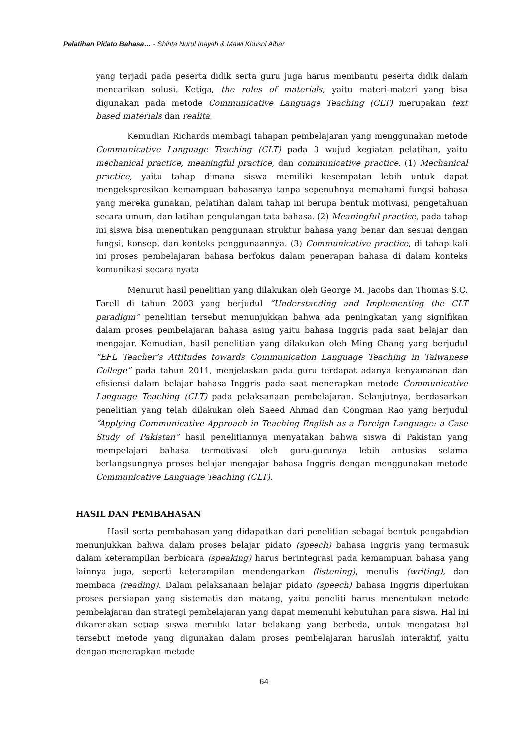Pelatihan Pidato Bahasa… - Shinta Nurul Inayah & Mawi Khusni Albar
yang terjadi pada peserta didik serta guru juga harus membantu peserta didik dalam mencarikan solusi. Ketiga, the roles of materials, yaitu materi-materi yang bisa digunakan pada metode Communicative Language Teaching (CLT) merupakan text based materials dan realita.
Kemudian Richards membagi tahapan pembelajaran yang menggunakan metode Communicative Language Teaching (CLT) pada 3 wujud kegiatan pelatihan, yaitu mechanical practice, meaningful practice, dan communicative practice. (1) Mechanical practice, yaitu tahap dimana siswa memiliki kesempatan lebih untuk dapat mengekspresikan kemampuan bahasanya tanpa sepenuhnya memahami fungsi bahasa yang mereka gunakan, pelatihan dalam tahap ini berupa bentuk motivasi, pengetahuan secara umum, dan latihan pengulangan tata bahasa. (2) Meaningful practice, pada tahap ini siswa bisa menentukan penggunaan struktur bahasa yang benar dan sesuai dengan fungsi, konsep, dan konteks penggunaannya. (3) Communicative practice, di tahap kali ini proses pembelajaran bahasa berfokus dalam penerapan bahasa di dalam konteks komunikasi secara nyata
Menurut hasil penelitian yang dilakukan oleh George M. Jacobs dan Thomas S.C. Farell di tahun 2003 yang berjudul “Understanding and Implementing the CLT paradigm” penelitian tersebut menunjukkan bahwa ada peningkatan yang signifikan dalam proses pembelajaran bahasa asing yaitu bahasa Inggris pada saat belajar dan mengajar. Kemudian, hasil penelitian yang dilakukan oleh Ming Chang yang berjudul “EFL Teacher’s Attitudes towards Communication Language Teaching in Taiwanese College” pada tahun 2011, menjelaskan pada guru terdapat adanya kenyamanan dan efisiensi dalam belajar bahasa Inggris pada saat menerapkan metode Communicative Language Teaching (CLT) pada pelaksanaan pembelajaran. Selanjutnya, berdasarkan penelitian yang telah dilakukan oleh Saeed Ahmad dan Congman Rao yang berjudul “Applying Communicative Approach in Teaching English as a Foreign Language: a Case Study of Pakistan” hasil penelitiannya menyatakan bahwa siswa di Pakistan yang mempelajari bahasa termotivasi oleh guru-gurunya lebih antusias selama berlangsungnya proses belajar mengajar bahasa Inggris dengan menggunakan metode Communicative Language Teaching (CLT).
HASIL DAN PEMBAHASAN
Hasil serta pembahasan yang didapatkan dari penelitian sebagai bentuk pengabdian menunjukkan bahwa dalam proses belajar pidato (speech) bahasa Inggris yang termasuk dalam keterampilan berbicara (speaking) harus berintegrasi pada kemampuan bahasa yang lainnya juga, seperti keterampilan mendengarkan (listening), menulis (writing), dan membaca (reading). Dalam pelaksanaan belajar pidato (speech) bahasa Inggris diperlukan proses persiapan yang sistematis dan matang, yaitu peneliti harus menentukan metode pembelajaran dan strategi pembelajaran yang dapat memenuhi kebutuhan para siswa. Hal ini dikarenakan setiap siswa memiliki latar belakang yang berbeda, untuk mengatasi hal tersebut metode yang digunakan dalam proses pembelajaran haruslah interaktif, yaitu dengan menerapkan metode
64